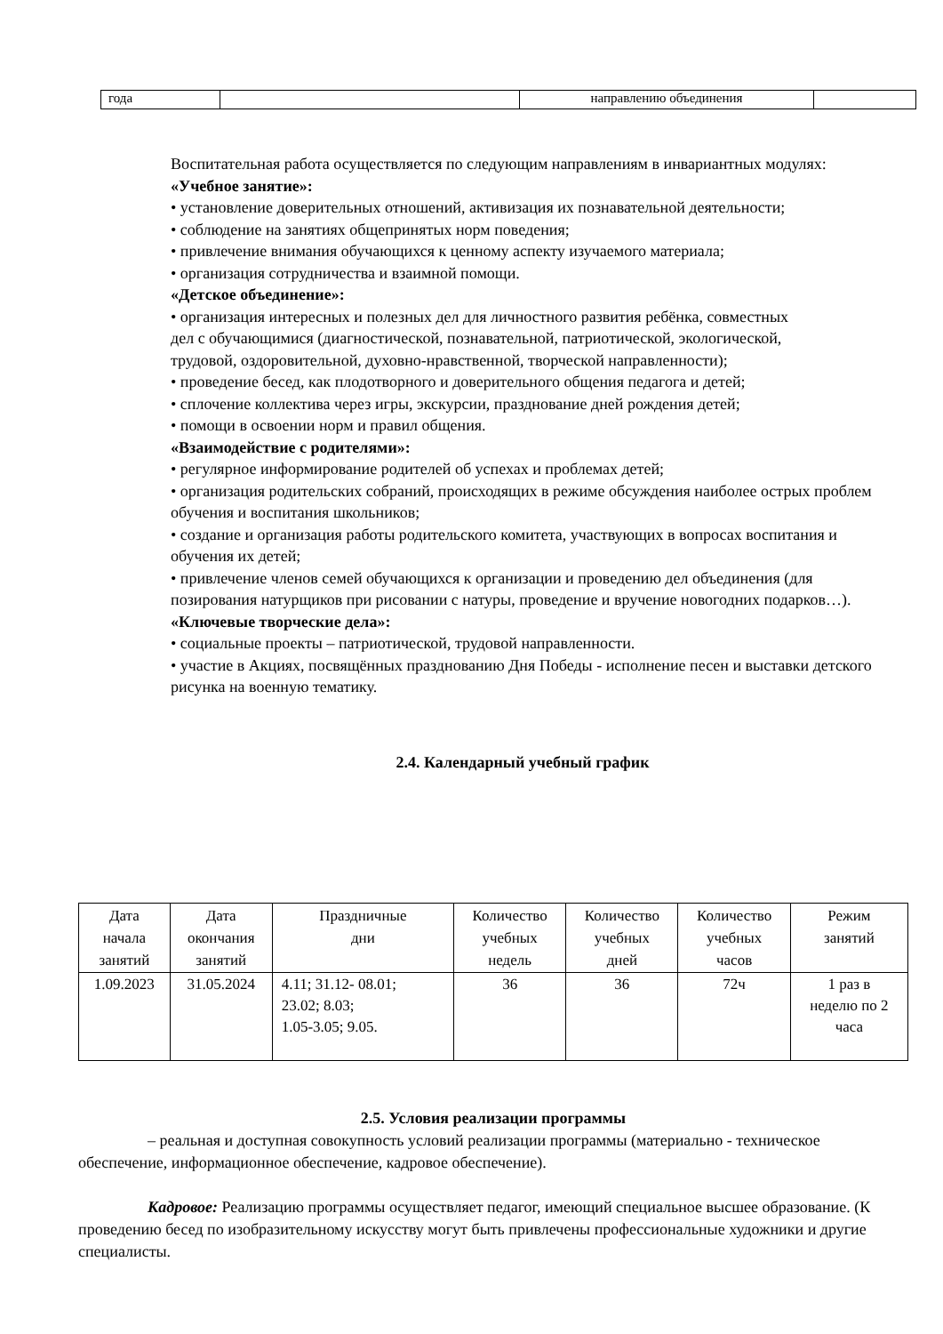| года | | направлению объединения | |
Воспитательная работа осуществляется по следующим направлениям в инвариантных модулях:
«Учебное занятие»:
• установление доверительных отношений, активизация их познавательной деятельности;
• соблюдение на занятиях общепринятых норм поведения;
• привлечение внимания обучающихся к ценному аспекту изучаемого материала;
• организация сотрудничества и взаимной помощи.
«Детское объединение»:
• организация интересных и полезных дел для личностного развития ребёнка, совместных
дел с обучающимися (диагностической, познавательной, патриотической, экологической,
трудовой, оздоровительной, духовно-нравственной, творческой направленности);
• проведение бесед, как плодотворного и доверительного общения педагога и детей;
• сплочение коллектива через игры, экскурсии, празднование дней рождения детей;
• помощи в освоении норм и правил общения.
«Взаимодействие с родителями»:
• регулярное информирование родителей об успехах и проблемах детей;
• организация родительских собраний, происходящих в режиме обсуждения наиболее острых проблем обучения и воспитания школьников;
• создание и организация работы родительского комитета, участвующих в вопросах воспитания и обучения их детей;
• привлечение членов семей обучающихся к организации и проведению дел объединения (для позирования натурщиков при рисовании с натуры, проведение и вручение новогодних подарков…).
«Ключевые творческие дела»:
• социальные проекты – патриотической, трудовой направленности.
• участие в Акциях, посвящённых празднованию Дня Победы - исполнение песен и выставки детского рисунка на военную тематику.
2.4. Календарный учебный график
| Дата начала занятий | Дата окончания занятий | Праздничные дни | Количество учебных недель | Количество учебных дней | Количество учебных часов | Режим занятий |
| --- | --- | --- | --- | --- | --- | --- |
| 1.09.2023 | 31.05.2024 | 4.11; 31.12- 08.01; 23.02; 8.03; 1.05-3.05; 9.05. | 36 | 36 | 72ч | 1 раз в неделю по 2 часа |
2.5. Условия реализации программы
– реальная и доступная совокупность условий реализации программы (материально - техническое обеспечение, информационное обеспечение, кадровое обеспечение).
Кадровое: Реализацию программы осуществляет педагог, имеющий специальное высшее образование. (К проведению бесед по изобразительному искусству могут быть привлечены профессиональные художники и другие специалисты.